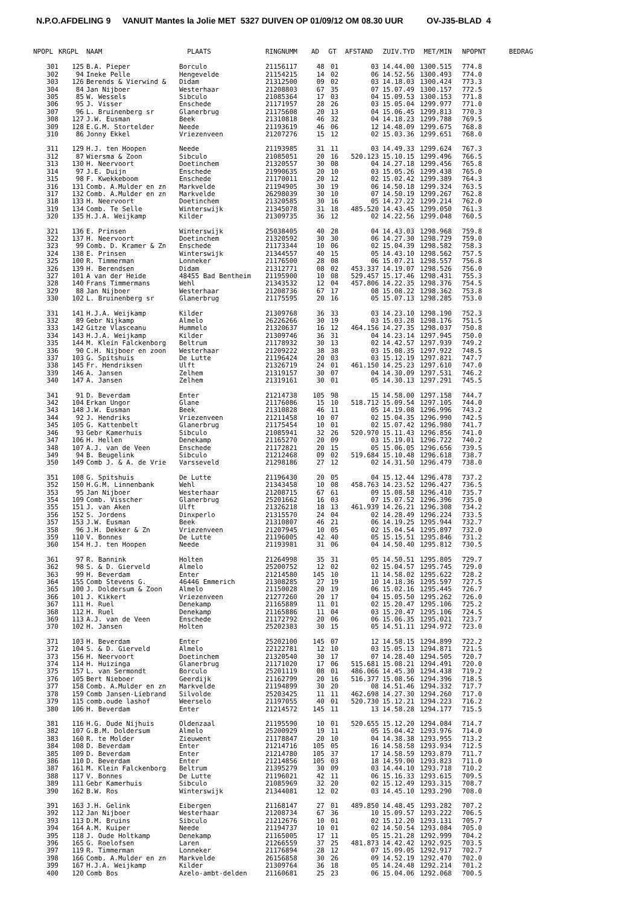N.P.O.AFDELING 9 VANUIT Mantes la Jolie MET 5327 DUIVEN OP 01/09/12 OM 08.30 UUR OV-J35-BLAD 4
| NPOPL | KRGPL | NAAM | PLAATS | RINGNUMM | AD | GT | AFSTAND | ZUIV.TYD | MET/MIN | NPOPNT | BEDRAG |
| --- | --- | --- | --- | --- | --- | --- | --- | --- | --- | --- | --- |
| 301 | 125 | B.A. Pieper | Borculo | 21156117 | 48 | 01 | 03 | 14.44.00 | 1300.515 | 774.8 | |
| 302 | 94 | Ineke Pelle | Hengevelde | 21154215 | 14 | 02 | 06 | 14.52.56 | 1300.493 | 774.0 | |
| 303 | 126 | Berends & Vierwind & | Didam | 21312500 | 09 | 02 | 03 | 14.18.03 | 1300.424 | 773.3 | |
| 304 | 84 | Jan Nijboer | Westerhaar | 21208803 | 67 | 35 | 07 | 15.07.49 | 1300.157 | 772.5 | |
| 305 | 85 | W. Wessels | Sibculo | 21085364 | 17 | 03 | 04 | 15.09.53 | 1300.153 | 771.8 | |
| 306 | 95 | J. Visser | Enschede | 21171957 | 28 | 26 | 03 | 15.05.04 | 1299.977 | 771.0 | |
| 307 | 96 | L. Bruinenberg sr | Glanerbrug | 21175608 | 20 | 13 | 04 | 15.06.45 | 1299.813 | 770.3 | |
| 308 | 127 | J.W. Eusman | Beek | 21310818 | 46 | 32 | 04 | 14.18.23 | 1299.788 | 769.5 | |
| 309 | 128 | E.G.M. Stortelder | Neede | 21193619 | 46 | 06 | 12 | 14.48.09 | 1299.675 | 768.8 | |
| 310 | 86 | Jonny Ekkel | Vriezenveen | 21207276 | 15 | 12 | 02 | 15.03.36 | 1299.651 | 768.0 | |
| 311 | 129 | H.J. ten Hoopen | Neede | 21193985 | 31 | 11 | 03 | 14.49.33 | 1299.624 | 767.3 | |
| 312 | 87 | Wiersma & Zoon | Sibculo | 21085051 | 20 | 16 | 520.123 | 15.10.15 | 1299.496 | 766.5 | |
| 313 | 130 | H. Neervoort | Doetinchem | 21320557 | 30 | 08 | 04 | 14.27.18 | 1299.456 | 765.8 | |
| 314 | 97 | J.E. Duijn | Enschede | 21990635 | 20 | 10 | 03 | 15.05.26 | 1299.438 | 765.0 | |
| 315 | 98 | F. Kwekkeboom | Enschede | 21170011 | 20 | 12 | 02 | 15.02.42 | 1299.389 | 764.3 | |
| 316 | 131 | Comb. A.Mulder en zn | Markvelde | 21194905 | 30 | 19 | 06 | 14.50.18 | 1299.324 | 763.5 | |
| 317 | 132 | Comb. A.Mulder en zn | Markvelde | 26298039 | 30 | 10 | 07 | 14.50.19 | 1299.267 | 762.8 | |
| 318 | 133 | H. Neervoort | Doetinchem | 21320585 | 30 | 16 | 05 | 14.27.22 | 1299.214 | 762.0 | |
| 319 | 134 | Comb. Te Selle | Winterswijk | 21345078 | 31 | 18 | 485.520 | 14.43.45 | 1299.050 | 761.3 | |
| 320 | 135 | H.J.A. Weijkamp | Kilder | 21309735 | 36 | 12 | 02 | 14.22.56 | 1299.048 | 760.5 | |
| 321 | 136 | E. Prinsen | Winterswijk | 25038405 | 40 | 28 | 04 | 14.43.03 | 1298.968 | 759.8 | |
| 322 | 137 | H. Neervoort | Doetinchem | 21320592 | 30 | 30 | 06 | 14.27.30 | 1298.729 | 759.0 | |
| 323 | 99 | Comb. D. Kramer & Zn | Enschede | 21173344 | 10 | 06 | 02 | 15.04.39 | 1298.582 | 758.3 | |
| 324 | 138 | E. Prinsen | Winterswijk | 21344557 | 40 | 15 | 05 | 14.43.10 | 1298.562 | 757.5 | |
| 325 | 100 | R. Timmerman | Lonneker | 21176500 | 28 | 08 | 06 | 15.07.21 | 1298.557 | 756.8 | |
| 326 | 139 | H. Berendsen | Didam | 21312771 | 08 | 02 | 453.337 | 14.19.07 | 1298.526 | 756.0 | |
| 327 | 101 | A van der Heide | 48455 Bad Bentheim | 21195900 | 10 | 08 | 529.457 | 15.17.46 | 1298.431 | 755.3 | |
| 328 | 140 | Frans Timmermans | Wehl | 21343532 | 12 | 04 | 457.806 | 14.22.35 | 1298.376 | 754.5 | |
| 329 | 88 | Jan Nijboer | Westerhaar | 21208736 | 67 | 17 | 08 | 15.08.22 | 1298.362 | 753.8 | |
| 330 | 102 | L. Bruinenberg sr | Glanerbrug | 21175595 | 20 | 16 | 05 | 15.07.13 | 1298.285 | 753.0 | |
| 331 | 141 | H.J.A. Weijkamp | Kilder | 21309768 | 36 | 33 | 03 | 14.23.10 | 1298.190 | 752.3 | |
| 332 | 89 | Gebr Nijkamp | Almelo | 26226266 | 30 | 19 | 03 | 15.03.28 | 1298.176 | 751.5 | |
| 333 | 142 | Gitze Vlasceanu | Hummelo | 21320637 | 16 | 12 | 464.156 | 14.27.35 | 1298.037 | 750.8 | |
| 334 | 143 | H.J.A. Weijkamp | Kilder | 21309746 | 36 | 31 | 04 | 14.23.14 | 1297.945 | 750.0 | |
| 335 | 144 | M. Klein Falckenborg | Beltrum | 21178932 | 30 | 13 | 02 | 14.42.57 | 1297.939 | 749.2 | |
| 336 | 90 | C.H. Nijboer en zoon | Westerhaar | 21209222 | 38 | 38 | 03 | 15.08.35 | 1297.922 | 748.5 | |
| 337 | 103 | G. Spitshuis | De Lutte | 21196424 | 20 | 03 | 03 | 15.12.19 | 1297.821 | 747.7 | |
| 338 | 145 | Fr. Hendriksen | Ulft | 21326719 | 24 | 01 | 461.150 | 14.25.23 | 1297.610 | 747.0 | |
| 339 | 146 | A. Jansen | Zelhem | 21319157 | 30 | 07 | 04 | 14.30.09 | 1297.531 | 746.2 | |
| 340 | 147 | A. Jansen | Zelhem | 21319161 | 30 | 01 | 05 | 14.30.13 | 1297.291 | 745.5 | |
| 341 | 91 | D. Beverdam | Enter | 21214738 | 105 | 98 | 15 | 14.58.00 | 1297.158 | 744.7 | |
| 342 | 104 | Erkan Ungor | Glane | 21176086 | 15 | 10 | 518.712 | 15.09.54 | 1297.105 | 744.0 | |
| 343 | 148 | J.W. Eusman | Beek | 21310828 | 46 | 11 | 05 | 14.19.08 | 1296.996 | 743.2 | |
| 344 | 92 | J. Hendriks | Vriezenveen | 21211458 | 10 | 07 | 02 | 15.04.35 | 1296.990 | 742.5 | |
| 345 | 105 | G. Kattenbelt | Glanerbrug | 21175454 | 10 | 01 | 02 | 15.07.42 | 1296.980 | 741.7 | |
| 346 | 93 | Gebr Kamerhuis | Sibculo | 21085941 | 32 | 26 | 520.970 | 15.11.43 | 1296.856 | 741.0 | |
| 347 | 106 | H. Hellen | Denekamp | 21165270 | 20 | 09 | 03 | 15.19.01 | 1296.722 | 740.2 | |
| 348 | 107 | A.J. van de Veen | Enschede | 21172821 | 20 | 15 | 05 | 15.06.05 | 1296.656 | 739.5 | |
| 349 | 94 | B. Beugelink | Sibculo | 21212468 | 09 | 02 | 519.684 | 15.10.48 | 1296.618 | 738.7 | |
| 350 | 149 | Comb J. & A. de Vrie | Varsseveld | 21298186 | 27 | 12 | 02 | 14.31.50 | 1296.479 | 738.0 | |
| 351 | 108 | G. Spitshuis | De Lutte | 21196430 | 20 | 05 | 04 | 15.12.44 | 1296.478 | 737.2 | |
| 352 | 150 | H.G.M. Linnenbank | Wehl | 21343458 | 10 | 08 | 458.763 | 14.23.52 | 1296.427 | 736.5 | |
| 353 | 95 | Jan Nijboer | Westerhaar | 21208715 | 67 | 61 | 09 | 15.08.58 | 1296.410 | 735.7 | |
| 354 | 109 | Comb. Visscher | Glanerbrug | 25201662 | 16 | 03 | 07 | 15.07.52 | 1296.396 | 735.0 | |
| 355 | 151 | J. van Aken | Ulft | 21326218 | 18 | 13 | 461.939 | 14.26.21 | 1296.308 | 734.2 | |
| 356 | 152 | S. Jordens | Dinxperlo | 21315570 | 24 | 04 | 02 | 14.28.49 | 1296.224 | 733.5 | |
| 357 | 153 | J.W. Eusman | Beek | 21310807 | 46 | 21 | 06 | 14.19.25 | 1295.944 | 732.7 | |
| 358 | 96 | J.H. Dekker & Zn | Vriezenveen | 21207945 | 10 | 05 | 02 | 15.04.54 | 1295.897 | 732.0 | |
| 359 | 110 | V. Bonnes | De Lutte | 21196005 | 42 | 40 | 05 | 15.15.51 | 1295.846 | 731.2 | |
| 360 | 154 | H.J. ten Hoopen | Neede | 21193981 | 31 | 06 | 04 | 14.50.40 | 1295.812 | 730.5 | |
| 361 | 97 | R. Bannink | Holten | 21264998 | 35 | 31 | 05 | 14.50.51 | 1295.805 | 729.7 | |
| 362 | 98 | S. & D. Gierveld | Almelo | 25200752 | 12 | 02 | 02 | 15.04.57 | 1295.745 | 729.0 | |
| 363 | 99 | H. Beverdam | Enter | 21214580 | 145 | 10 | 11 | 14.58.02 | 1295.622 | 728.2 | |
| 364 | 155 | Comb Stevens G. | 46446 Emmerich | 21308285 | 27 | 19 | 10 | 14.18.36 | 1295.597 | 727.5 | |
| 365 | 100 | J. Doldersum & Zoon | Almelo | 21150028 | 20 | 19 | 06 | 15.02.16 | 1295.445 | 726.7 | |
| 366 | 101 | J. Kikkert | Vriezenveen | 21277260 | 20 | 17 | 04 | 15.05.50 | 1295.262 | 726.0 | |
| 367 | 111 | H. Ruel | Denekamp | 21165889 | 11 | 01 | 02 | 15.20.47 | 1295.106 | 725.2 | |
| 368 | 112 | H. Ruel | Denekamp | 21165886 | 11 | 04 | 03 | 15.20.47 | 1295.106 | 724.5 | |
| 369 | 113 | A.J. van de Veen | Enschede | 21172792 | 20 | 06 | 06 | 15.06.35 | 1295.021 | 723.7 | |
| 370 | 102 | H. Jansen | Holten | 25202383 | 30 | 15 | 05 | 14.51.11 | 1294.972 | 723.0 | |
| 371 | 103 | H. Beverdam | Enter | 25202100 | 145 | 07 | 12 | 14.58.15 | 1294.899 | 722.2 | |
| 372 | 104 | S. & D. Gierveld | Almelo | 22122781 | 12 | 10 | 03 | 15.05.13 | 1294.871 | 721.5 | |
| 373 | 156 | H. Neervoort | Doetinchem | 21320540 | 30 | 17 | 07 | 14.28.40 | 1294.505 | 720.7 | |
| 374 | 114 | H. Huizinga | Glanerbrug | 21171020 | 17 | 06 | 515.681 | 15.08.21 | 1294.491 | 720.0 | |
| 375 | 157 | L. van Sermondt | Borculo | 25201119 | 08 | 01 | 486.066 | 14.45.30 | 1294.438 | 719.2 | |
| 376 | 105 | Bert Nieboer | Geerdijk | 21162799 | 20 | 16 | 516.377 | 15.08.56 | 1294.396 | 718.5 | |
| 377 | 158 | Comb. A.Mulder en zn | Markvelde | 21194899 | 30 | 20 | 08 | 14.51.46 | 1294.332 | 717.7 | |
| 378 | 159 | Comb Jansen-Liebrand | Silvolde | 25203425 | 11 | 11 | 462.698 | 14.27.30 | 1294.260 | 717.0 | |
| 379 | 115 | comb.oude lashof | Weerselo | 21197055 | 40 | 01 | 520.730 | 15.12.21 | 1294.223 | 716.2 | |
| 380 | 106 | H. Beverdam | Enter | 21214572 | 145 | 11 | 13 | 14.58.28 | 1294.177 | 715.5 | |
| 381 | 116 | H.G. Oude Nijhuis | Oldenzaal | 21195590 | 10 | 01 | 520.655 | 15.12.20 | 1294.084 | 714.7 | |
| 382 | 107 | G.B.M. Doldersum | Almelo | 25200929 | 19 | 11 | 05 | 15.04.42 | 1293.976 | 714.0 | |
| 383 | 160 | R. te Molder | Zieuwent | 21178847 | 20 | 10 | 04 | 14.38.38 | 1293.955 | 713.2 | |
| 384 | 108 | D. Beverdam | Enter | 21214716 | 105 | 05 | 16 | 14.58.58 | 1293.934 | 712.5 | |
| 385 | 109 | D. Beverdam | Enter | 21214780 | 105 | 37 | 17 | 14.58.59 | 1293.879 | 711.7 | |
| 386 | 110 | D. Beverdam | Enter | 21214856 | 105 | 03 | 18 | 14.59.00 | 1293.823 | 711.0 | |
| 387 | 161 | M. Klein Falckenborg | Beltrum | 21395279 | 30 | 09 | 03 | 14.44.10 | 1293.718 | 710.2 | |
| 388 | 117 | V. Bonnes | De Lutte | 21196021 | 42 | 11 | 06 | 15.16.33 | 1293.615 | 709.5 | |
| 389 | 111 | Gebr Kamerhuis | Sibculo | 21085969 | 32 | 20 | 02 | 15.12.49 | 1293.315 | 708.7 | |
| 390 | 162 | B.W. Ros | Winterswijk | 21344081 | 12 | 02 | 03 | 14.45.10 | 1293.290 | 708.0 | |
| 391 | 163 | J.H. Gelink | Eibergen | 21168147 | 27 | 01 | 489.850 | 14.48.45 | 1293.282 | 707.2 | |
| 392 | 112 | Jan Nijboer | Westerhaar | 21208734 | 67 | 36 | 10 | 15.09.57 | 1293.222 | 706.5 | |
| 393 | 113 | D.M. Bruins | Sibculo | 21212676 | 10 | 01 | 02 | 15.12.20 | 1293.131 | 705.7 | |
| 394 | 164 | A.M. Kuiper | Neede | 21194737 | 10 | 01 | 02 | 14.50.54 | 1293.084 | 705.0 | |
| 395 | 118 | J. Oude Holtkamp | Denekamp | 21165005 | 17 | 11 | 05 | 15.21.28 | 1292.999 | 704.2 | |
| 396 | 165 | G. Roelofsen | Laren | 21266559 | 37 | 25 | 481.873 | 14.42.42 | 1292.925 | 703.5 | |
| 397 | 119 | R. Timmerman | Lonneker | 21176894 | 28 | 12 | 07 | 15.09.05 | 1292.917 | 702.7 | |
| 398 | 166 | Comb. A.Mulder en zn | Markvelde | 26156858 | 30 | 26 | 09 | 14.52.19 | 1292.470 | 702.0 | |
| 399 | 167 | H.J.A. Weijkamp | Kilder | 21309764 | 36 | 18 | 05 | 14.24.48 | 1292.214 | 701.2 | |
| 400 | 120 | Comb Bos | Azelo-ambt-delden | 21160681 | 25 | 23 | 06 | 15.04.06 | 1292.068 | 700.5 | |